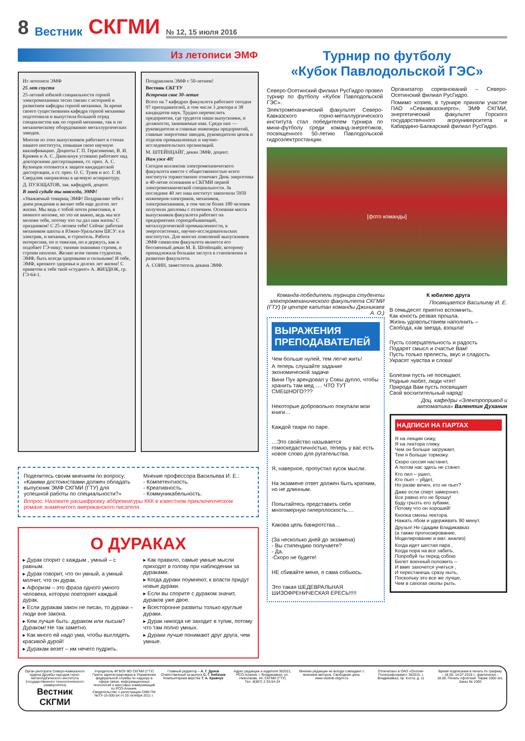8 Вестник СКГМИ № 12, 15 июля 2016
Из летописи ЭМФ
Из летописи ЭМФ
25 лет спустя
25-летний юбилей специальности горной электромеханики тесно связан с историей и развитием кафедры горной механики. За время своего существования кафедра горной механики подготовила и выпустила большой отряд специалистов как по горной механике, так и по механическому оборудованию металлургических заводов.
Многие из этих выпускников работают в стенах нашего института, повышая свою научную квалификацию. Доценты Г. П. Герасименко, В. И. Кряжев и А. С. Данильчук успешно работают над докторскими диссертациями, ст. преп. А. С. Кузнецов готовится к защите кандидатской диссертации, а ст. преп. О. С. Туаев и асс. Г. И. Свердлик направлены в целевую аспирантуру.
Д. ПУЗОЩАТОВ, зав. кафедрой, доцент.
В моей судьбе ты навсегда, ЭМФ!
«Уважаемый товарищ ЭМФ! Поздравляю тебя с днем рождения и желаю тебе еще долгих лет жизни. Мы ведь с тобой почти ровесники, я немного моложе, но это не важно, ведь мы все моложе тебя, потому что ты дал нам жизнь! С праздником! С 25-летием тебя! Сейчас работаю механиком шахты в Южно-Уральском ШСУ: я и электрик, и механик, и строитель. Работа интересная, но и тяжелая, но я держусь, как и подобает ГЭ-нику; твоими знаниями строим, и строим неплохо. Желаю всем твоим студентам, ЭМФ, быть всегда здоровыми и сильными! И тебе, ЭМФ, крепкого здоровья и долгих лет жизни! С приветом к тебе твой «студент» А. ЖИЗДЮК, гр. ГЭ-64-1.
Поздравляем ЭМФ с 50-летием!
Вестник СКГТУ
Встречая свое 30-летие
Всего на 7 кафедрах факультета работают сегодня 97 преподавателей, в том числе 3 доктора и 38 кандидатов наук. Трудно перечислить предприятия, где трудятся наши выпускники, и должности, занимаемые ими. Среди них — руководители и главные инженеры предприятий, главные энергетики заводов, руководители цехов и отделов промышленных и научно-исследовательских организаций.
М. ШТЕЙНЦАЙГ, декан ЭМФ, доцент.
Нам уже 40!
Сегодня коллектив электромеханического факультета вместе с общественностью всего института торжественно отмечает День энергетика и 40-летие основания в СКГМИ первой электромеханической специальности. За последние 40 лет наш институт закончили 5950 инженеров-электриков, механиков, электромехаников, в том числе более 180 человек получили дипломы с отличием. Основная масса выпускников факультета работает на предприятиях горнодобывающей, металлургической промышленности, в энергосистемах, научно-исследовательских институтах. Для многих поколений выпускников ЭМФ символом факультета является его бессменный декан М. Б. Штейнцайг, которому принадлежала большая заслуга в становлении и развитии факультета.
А. СОИН, заместитель декана ЭМФ.
Поделитесь своим мнением по вопросу: «Какими достоинствами должен обладать выпускник ЭМФ СКГМИ (ГТУ) для успешной работы по специальности?»
Мнение профессора Васильева И. Е.:
- Компетентность.
- Креативность.
- Коммуникабельность.
Вопрос: Назовите расшифровку аббревиатуры ККК в известном приключенческом романе знаменитого американского писателя.
О ДУРАКАХ
▸ Дурак спорит с каждым , умный – с равным.
▸ Дурак говорит, что он умный, а умный молчит, что он дурак.
▸ Афоризм – это фраза одного умного человека, которую повторяет каждый дурак.
▸ Если дуракам закон не писан, то дураки – люди вне закона.
▸ Кем лучше быть: дураком или лысым? Дураком! Не так заметно.
▸ Как много ей надо ума, чтобы выглядеть красивой дурой!
▸ Дуракам везет – им нечего пудрить.
▸ Как правило, самые умные мысли приходят в голову при наблюдении за дураками.
▸ Когда дураки поумнеют, к власти придут новые дураки.
▸ Если вы спорите с дураком значит, дураков уже двое.
▸ Всесторонне развиты только круглые дураки.
▸ Дурак никогда не заходит в тупик, потому что там полно умных.
▸ Дураки лучше понимают друг друга, чем умные.
Турнир по футболу
«Кубок Павлодольской ГЭС»
Северо-Осетинский филиал РусГидро провел турнир по футболу «Кубок Павлодольской ГЭС».
Электромеханический факультет Северо-Кавказского горно-металлургического института стал победителем турнира по мини-футболу среди команд-энергетиков, посвященного 50-летию Павлодольской гидроэлектростанции.
Организатор соревнований – Северо-Осетинский филиал РусГидро.
Помимо хозяев, в турнире приняли участие ПАО «Севкавказэнерго», ЭМФ СКГМИ, энергетический факультет Горского государственного агроуниверситета и Кабардино-Балкарский филиал РусГидро.
[фото команды]
Команда-победитель турнира студенты электромеханического факультета СКГМИ (ГТУ) (в центре капитан команды Джиникаев А. О.)
ВЫРАЖЕНИЯ ПРЕПОДАВАТЕЛЕЙ
Чем больше нулей, тем легче жить!
А теперь слушайте задание экономической задачи
Вини Пух арендовал у Совы дупло, чтобы хранить там мед….. ЧТО ТУТ СМЕШНОГО???
Некоторые добровольно покупали мои книги…
Каждой твари по паре.
…Это свойство называется гомоскедастичностью, теперь у вас есть новое слово для ругательства.
Я, наверное, пропустил кусок мысли.
На экзамене ответ должен быть кратким, но не длинным.
Попытайтесь представить себе многомерную гиперплоскость….
Какова цель банкротства…
(За несколько дней до экзамена)
- Вы стипендию получаете?
- Да.
-Скоро не будете!
НЕ сбивайте меня, я сама собьюсь.
Это такая ШЕДЕВРАЛЬНАЯ ШИЗОФРЕНИЧЕСКАЯ ЕРЕСЬ!!!!!
К юбилею друга
Посвящается Васильеву И. Е.
В семьдесят приятно вспомнить,
Как юность резвая прошла.
Жизнь удовольствием наполнить –
Свобода, как звезда, взошла!
Пусть созерцательность и радость
Подарят смысл и счастье Вам!
Пусть только прелесть, вкус и сладость
Украсят чувства и слова!
Болезни пусть не посещают,
Родные любят, люди чтят!
Природа Вам пусть посвящает
Свой восхитительный наряд!
Доц. кафедры «Электропривод и автоматика» Валентин Духанин
НАДПИСИ НА ПАРТАХ
Я на лекции сижу,
Я на лектора гляжу.
Чем он больше загружает,
Тем я больше торможу.
Скоро сессия настанет,
А потом нас здесь не станет.
Кто пил – ушел,
Кто пьет – уйдет,
Но разве вечен, кто не пьет?
Даже если спирт замерзнет,
Все равно его не брошу!
Буду грызть его зубами,
Потому что он хороший!
Кнопка смены лектора.
Нажать лбом и удерживать 90 минут.
Друзья! Не сдадим Владикавказ
(а также прогнозирование,
Моделирование и мат. анализ)
Когда идет шестая пара ,
Когда пора на все забить,
Попробуй ты перед собою
Билет военный положить –
И вмиг захочется учиться ,
И перестанешь сразу ныть,
Поскольку это все же лучше,
Чем в сапогах окопы рыть.
Орган ректората Северо-Кавказского ордена Дружбы народов горно-металлургического института (государственного технологического университета)
Вестник СКГМИ
Учредитель ФГБОУ ВО СКГМИ (ГТУ)
Газета зарегистрирована в Управлении федеральной службы по надзору в сфере связи, информационных технологий и массовых коммуникаций по РСО-Алания.
Свидетельство о регистрации СМИ ПИ №ТУ-15-000-54 от 20 октября 2011 г.
Главный редактор – А. Г. Дряев
Ответственный за выпуск С. Г. Кибизов
Компьютерная верстка Т. А. Кравчук
Адрес редакции и издателя 362021, РСО-Алания, г. Владикавказ, ул. Николаева, 44, СКГМИ (ГТУ)
Тел. 8(867) 2 93-54-24
Мнение редакции не всегда совпадает с мнением авторов. Свободная цена.
www.vestnik-ckgmi.ru
Отпечатано в ОАО «Осетия-Полиграфсервис» 362015, г. Владикавказ, пр. Коста, д. 11
Время подписания в печать по графику – 18.00, 14.07.2016 г.; фактически – 18.00. Печать офсетная. Тираж 1000 экз. Заказ № 1000